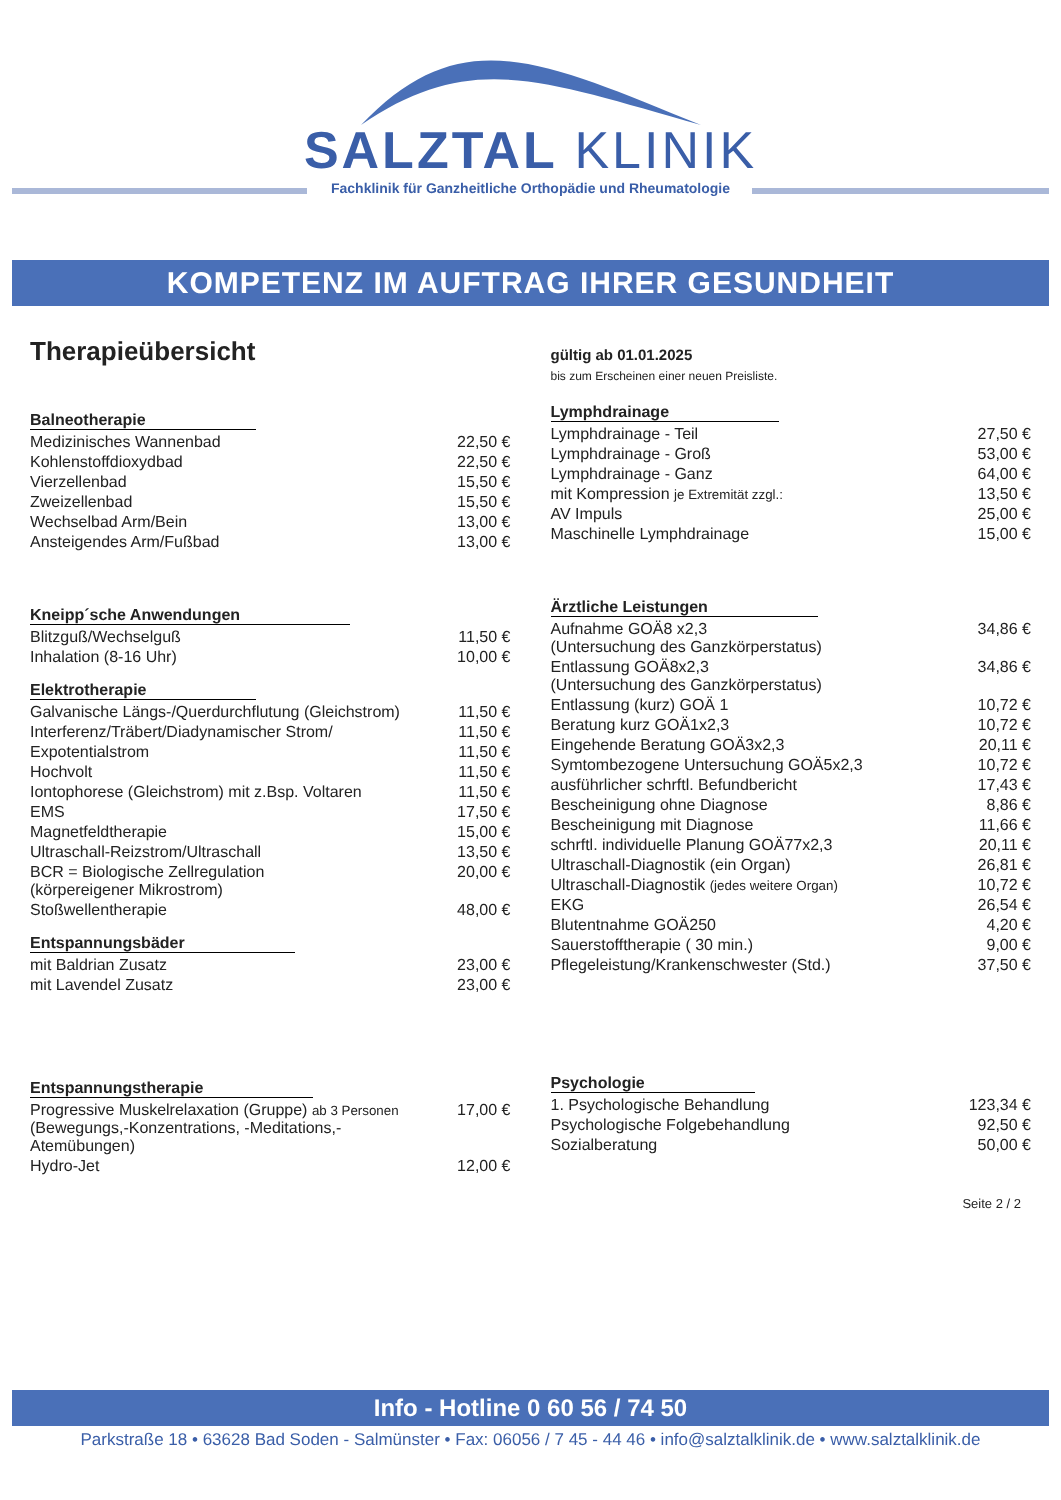SALZTAL KLINIK
Fachklinik für Ganzheitliche Orthopädie und Rheumatologie
KOMPETENZ IM AUFTRAG IHRER GESUNDHEIT
Therapieübersicht
Balneotherapie
| Medizinisches Wannenbad | 22,50 € |
| Kohlenstoffdioxydbad | 22,50 € |
| Vierzellenbad | 15,50 € |
| Zweizellenbad | 15,50 € |
| Wechselbad Arm/Bein | 13,00 € |
| Ansteigendes Arm/Fußbad | 13,00 € |
Kneipp´sche Anwendungen
| Blitzguß/Wechselguß | 11,50 € |
| Inhalation (8-16 Uhr) | 10,00 € |
Elektrotherapie
| Galvanische Längs-/Querdurchflutung (Gleichstrom) | 11,50 € |
| Interferenz/Träbert/Diadynamischer Strom/ | 11,50 € |
| Expotentialstrom | 11,50 € |
| Hochvolt | 11,50 € |
| Iontophorese (Gleichstrom) mit z.Bsp. Voltaren | 11,50 € |
| EMS | 17,50 € |
| Magnetfeldtherapie | 15,00 € |
| Ultraschall-Reizstrom/Ultraschall | 13,50 € |
| BCR = Biologische Zellregulation (körpereigener Mikrostrom) | 20,00 € |
| Stoßwellentherapie | 48,00 € |
Entspannungsbäder
| mit Baldrian Zusatz | 23,00 € |
| mit Lavendel Zusatz | 23,00 € |
Entspannungstherapie
| Progressive Muskelrelaxation (Gruppe) ab 3 Personen (Bewegungs,-Konzentrations, -Meditations,- Atemübungen) | 17,00 € |
| Hydro-Jet | 12,00 € |
gültig ab 01.01.2025
bis zum Erscheinen einer neuen Preisliste.
Lymphdrainage
| Lymphdrainage - Teil | 27,50 € |
| Lymphdrainage - Groß | 53,00 € |
| Lymphdrainage - Ganz | 64,00 € |
| mit Kompression je Extremität zzgl.: | 13,50 € |
| AV Impuls | 25,00 € |
| Maschinelle Lymphdrainage | 15,00 € |
Ärztliche Leistungen
| Aufnahme GOÄ8 x2,3 (Untersuchung des Ganzkörperstatus) | 34,86 € |
| Entlassung GOÄ8x2,3 (Untersuchung des Ganzkörperstatus) | 34,86 € |
| Entlassung (kurz) GOÄ 1 | 10,72 € |
| Beratung kurz GOÄ1x2,3 | 10,72 € |
| Eingehende Beratung GOÄ3x2,3 | 20,11 € |
| Symtombezogene Untersuchung GOÄ5x2,3 | 10,72 € |
| ausführlicher schrftl. Befundbericht | 17,43 € |
| Bescheinigung ohne Diagnose | 8,86 € |
| Bescheinigung mit Diagnose | 11,66 € |
| schrftl. individuelle Planung GOÄ77x2,3 | 20,11 € |
| Ultraschall-Diagnostik (ein Organ) | 26,81 € |
| Ultraschall-Diagnostik (jedes weitere Organ) | 10,72 € |
| EKG | 26,54 € |
| Blutentnahme GOÄ250 | 4,20 € |
| Sauerstofftherapie ( 30 min.) | 9,00 € |
| Pflegeleistung/Krankenschwester (Std.) | 37,50 € |
Psychologie
| 1. Psychologische Behandlung | 123,34 € |
| Psychologische Folgebehandlung | 92,50 € |
| Sozialberatung | 50,00 € |
Seite 2 / 2
Info - Hotline 0 60 56 / 74 50
Parkstraße 18 • 63628 Bad Soden - Salmünster • Fax: 06056 / 7 45 - 44 46 • info@salztalklinik.de • www.salztalklinik.de